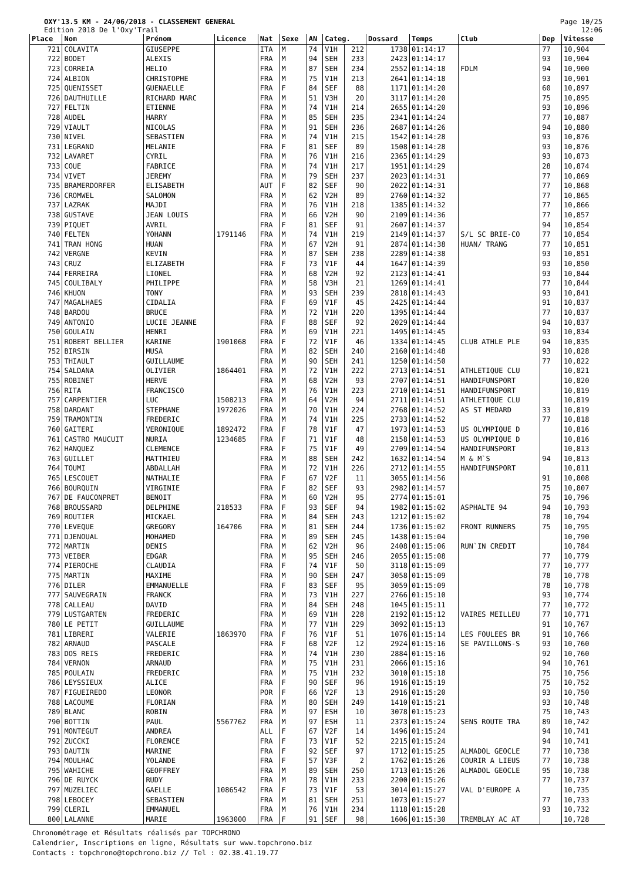OXY'13.5 KM - 24/06/2018 - CLASSEMENT GENERAL
Edition 2018 De l'Oxy'Trail
Page 10/25
12:06
| Place | Nom | Prénom | Licence | Nat | Sexe | AN | Categ. | | Dossard | Temps | Club | Dep | Vitesse |
| --- | --- | --- | --- | --- | --- | --- | --- | --- | --- | --- | --- | --- | --- |
| 721 | COLAVITA | GIUSEPPE | | ITA | M | 74 | V1H | 212 | 1738 | 01:14:17 | | 77 | 10,904 |
| 722 | BODET | ALEXIS | | FRA | M | 94 | SEH | 233 | 2423 | 01:14:17 | | 93 | 10,904 |
| 723 | CORREIA | HELIO | | FRA | M | 87 | SEH | 234 | 2552 | 01:14:18 | FDLM | 94 | 10,900 |
| 724 | ALBION | CHRISTOPHE | | FRA | M | 75 | V1H | 213 | 2641 | 01:14:18 | | 93 | 10,901 |
| 725 | QUENISSET | GUENAELLE | | FRA | F | 84 | SEF | 88 | 1171 | 01:14:20 | | 60 | 10,897 |
| 726 | DAUTHUILLE | RICHARD MARC | | FRA | M | 51 | V3H | 20 | 3117 | 01:14:20 | | 75 | 10,895 |
| 727 | FELTIN | ETIENNE | | FRA | M | 74 | V1H | 214 | 2655 | 01:14:20 | | 93 | 10,896 |
| 728 | AUDEL | HARRY | | FRA | M | 85 | SEH | 235 | 2341 | 01:14:24 | | 77 | 10,887 |
| 729 | VIAULT | NICOLAS | | FRA | M | 91 | SEH | 236 | 2687 | 01:14:26 | | 94 | 10,880 |
| 730 | NIVEL | SEBASTIEN | | FRA | M | 74 | V1H | 215 | 1542 | 01:14:28 | | 93 | 10,876 |
| 731 | LEGRAND | MELANIE | | FRA | F | 81 | SEF | 89 | 1508 | 01:14:28 | | 93 | 10,876 |
| 732 | LAVARET | CYRIL | | FRA | M | 76 | V1H | 216 | 2365 | 01:14:29 | | 93 | 10,873 |
| 733 | COUE | FABRICE | | FRA | M | 74 | V1H | 217 | 1951 | 01:14:29 | | 28 | 10,874 |
| 734 | VIVET | JEREMY | | FRA | M | 79 | SEH | 237 | 2023 | 01:14:31 | | 77 | 10,869 |
| 735 | BRAMERDORFER | ELISABETH | | AUT | F | 82 | SEF | 90 | 2022 | 01:14:31 | | 77 | 10,868 |
| 736 | CROMWEL | SALOMON | | FRA | M | 62 | V2H | 89 | 2760 | 01:14:32 | | 77 | 10,865 |
| 737 | LAZRAK | MAJDI | | FRA | M | 76 | V1H | 218 | 1385 | 01:14:32 | | 77 | 10,866 |
| 738 | GUSTAVE | JEAN LOUIS | | FRA | M | 66 | V2H | 90 | 2109 | 01:14:36 | | 77 | 10,857 |
| 739 | PIQUET | AVRIL | | FRA | F | 81 | SEF | 91 | 2607 | 01:14:37 | | 94 | 10,854 |
| 740 | FELTEN | YOHANN | 1791146 | FRA | M | 74 | V1H | 219 | 2149 | 01:14:37 | S/L SC BRIE-CO | 77 | 10,854 |
| 741 | TRAN HONG | HUAN | | FRA | M | 67 | V2H | 91 | 2874 | 01:14:38 | HUAN/ TRANG | 77 | 10,851 |
| 742 | VERGNE | KEVIN | | FRA | M | 87 | SEH | 238 | 2289 | 01:14:38 | | 93 | 10,851 |
| 743 | CRUZ | ELIZABETH | | FRA | F | 73 | V1F | 44 | 1647 | 01:14:39 | | 93 | 10,850 |
| 744 | FERREIRA | LIONEL | | FRA | M | 68 | V2H | 92 | 2123 | 01:14:41 | | 93 | 10,844 |
| 745 | COULIBALY | PHILIPPE | | FRA | M | 58 | V3H | 21 | 1269 | 01:14:41 | | 77 | 10,844 |
| 746 | KHUON | TONY | | FRA | M | 93 | SEH | 239 | 2818 | 01:14:43 | | 93 | 10,841 |
| 747 | MAGALHAES | CIDALIA | | FRA | F | 69 | V1F | 45 | 2425 | 01:14:44 | | 91 | 10,837 |
| 748 | BARDOU | BRUCE | | FRA | M | 72 | V1H | 220 | 1395 | 01:14:44 | | 77 | 10,837 |
| 749 | ANTONIO | LUCIE JEANNE | | FRA | F | 88 | SEF | 92 | 2029 | 01:14:44 | | 94 | 10,837 |
| 750 | GOULAIN | HENRI | | FRA | M | 69 | V1H | 221 | 1495 | 01:14:45 | | 93 | 10,834 |
| 751 | ROBERT BELLIER | KARINE | 1901068 | FRA | F | 72 | V1F | 46 | 1334 | 01:14:45 | CLUB ATHLE PLE | 94 | 10,835 |
| 752 | BIRSIN | MUSA | | FRA | M | 82 | SEH | 240 | 2160 | 01:14:48 | | 93 | 10,828 |
| 753 | THIAULT | GUILLAUME | | FRA | M | 90 | SEH | 241 | 1250 | 01:14:50 | | 77 | 10,822 |
| 754 | SALDANA | OLIVIER | 1864401 | FRA | M | 72 | V1H | 222 | 2713 | 01:14:51 | ATHLETIQUE CLU | | 10,821 |
| 755 | ROBINET | HERVE | | FRA | M | 68 | V2H | 93 | 2707 | 01:14:51 | HANDIFUNSPORT | | 10,820 |
| 756 | RITA | FRANCISCO | | FRA | M | 76 | V1H | 223 | 2710 | 01:14:51 | HANDIFUNSPORT | | 10,819 |
| 757 | CARPENTIER | LUC | 1508213 | FRA | M | 64 | V2H | 94 | 2711 | 01:14:51 | ATHLETIQUE CLU | | 10,819 |
| 758 | DARDANT | STEPHANE | 1972026 | FRA | M | 70 | V1H | 224 | 2768 | 01:14:52 | AS ST MEDARD | 33 | 10,819 |
| 759 | TRAMONTIN | FREDERIC | | FRA | M | 74 | V1H | 225 | 2733 | 01:14:52 | | 77 | 10,818 |
| 760 | GAITERI | VERONIQUE | 1892472 | FRA | F | 78 | V1F | 47 | 1973 | 01:14:53 | US OLYMPIQUE D | | 10,816 |
| 761 | CASTRO MAUCUIT | NURIA | 1234685 | FRA | F | 71 | V1F | 48 | 2158 | 01:14:53 | US OLYMPIQUE D | | 10,816 |
| 762 | HANQUEZ | CLEMENCE | | FRA | F | 75 | V1F | 49 | 2709 | 01:14:54 | HANDIFUNSPORT | | 10,813 |
| 763 | GUILLET | MATTHIEU | | FRA | M | 88 | SEH | 242 | 1632 | 01:14:54 | M & M`S | 94 | 10,813 |
| 764 | TOUMI | ABDALLAH | | FRA | M | 72 | V1H | 226 | 2712 | 01:14:55 | HANDIFUNSPORT | | 10,811 |
| 765 | LESCOUET | NATHALIE | | FRA | F | 67 | V2F | 11 | 3055 | 01:14:56 | | 91 | 10,808 |
| 766 | BOURQUIN | VIRGINIE | | FRA | F | 82 | SEF | 93 | 2982 | 01:14:57 | | 75 | 10,807 |
| 767 | DE FAUCONPRET | BENOIT | | FRA | M | 60 | V2H | 95 | 2774 | 01:15:01 | | 75 | 10,796 |
| 768 | BROUSSARD | DELPHINE | 218533 | FRA | F | 93 | SEF | 94 | 1982 | 01:15:02 | ASPHALTE 94 | 94 | 10,793 |
| 769 | ROUTIER | MICKAEL | | FRA | M | 84 | SEH | 243 | 1212 | 01:15:02 | | 78 | 10,794 |
| 770 | LEVEQUE | GREGORY | 164706 | FRA | M | 81 | SEH | 244 | 1736 | 01:15:02 | FRONT RUNNERS | 75 | 10,795 |
| 771 | DJENOUAL | MOHAMED | | FRA | M | 89 | SEH | 245 | 1438 | 01:15:04 | | | 10,790 |
| 772 | MARTIN | DENIS | | FRA | M | 62 | V2H | 96 | 2408 | 01:15:06 | RUN`IN CREDIT | | 10,784 |
| 773 | VEIBER | EDGAR | | FRA | M | 95 | SEH | 246 | 2055 | 01:15:08 | | 77 | 10,779 |
| 774 | PIEROCHE | CLAUDIA | | FRA | F | 74 | V1F | 50 | 3118 | 01:15:09 | | 77 | 10,777 |
| 775 | MARTIN | MAXIME | | FRA | M | 90 | SEH | 247 | 3058 | 01:15:09 | | 78 | 10,778 |
| 776 | DILER | EMMANUELLE | | FRA | F | 83 | SEF | 95 | 3059 | 01:15:09 | | 78 | 10,778 |
| 777 | SAUVEGRAIN | FRANCK | | FRA | M | 73 | V1H | 227 | 2766 | 01:15:10 | | 93 | 10,774 |
| 778 | CALLEAU | DAVID | | FRA | M | 84 | SEH | 248 | 1045 | 01:15:11 | | 77 | 10,772 |
| 779 | LUSTGARTEN | FREDERIC | | FRA | M | 69 | V1H | 228 | 2192 | 01:15:12 | VAIRES MEILLEU | 77 | 10,771 |
| 780 | LE PETIT | GUILLAUME | | FRA | M | 77 | V1H | 229 | 3092 | 01:15:13 | | 91 | 10,767 |
| 781 | LIBRERI | VALERIE | 1863970 | FRA | F | 76 | V1F | 51 | 1076 | 01:15:14 | LES FOULEES BR | 91 | 10,766 |
| 782 | ARNAUD | PASCALE | | FRA | F | 68 | V2F | 12 | 2924 | 01:15:16 | SE PAVILLONS-S | 93 | 10,760 |
| 783 | DOS REIS | FREDERIC | | FRA | M | 74 | V1H | 230 | 2884 | 01:15:16 | | 92 | 10,760 |
| 784 | VERNON | ARNAUD | | FRA | M | 75 | V1H | 231 | 2066 | 01:15:16 | | 94 | 10,761 |
| 785 | POULAIN | FREDERIC | | FRA | M | 75 | V1H | 232 | 3010 | 01:15:18 | | 75 | 10,756 |
| 786 | LEYSSIEUX | ALICE | | FRA | F | 90 | SEF | 96 | 1916 | 01:15:19 | | 75 | 10,752 |
| 787 | FIGUEIREDO | LEONOR | | POR | F | 66 | V2F | 13 | 2916 | 01:15:20 | | 93 | 10,750 |
| 788 | LACOUME | FLORIAN | | FRA | M | 80 | SEH | 249 | 1410 | 01:15:21 | | 93 | 10,748 |
| 789 | BLANC | ROBIN | | FRA | M | 97 | ESH | 10 | 3078 | 01:15:23 | | 75 | 10,743 |
| 790 | BOTTIN | PAUL | 5567762 | FRA | M | 97 | ESH | 11 | 2373 | 01:15:24 | SENS ROUTE TRA | 89 | 10,742 |
| 791 | MONTEGUT | ANDREA | | ALL | F | 67 | V2F | 14 | 1496 | 01:15:24 | | 94 | 10,741 |
| 792 | ZUCCKI | FLORENCE | | FRA | F | 73 | V1F | 52 | 2215 | 01:15:24 | | 94 | 10,741 |
| 793 | DAUTIN | MARINE | | FRA | F | 92 | SEF | 97 | 1712 | 01:15:25 | ALMADOL GEOCLE | 77 | 10,738 |
| 794 | MOULHAC | YOLANDE | | FRA | F | 57 | V3F | 2 | 1762 | 01:15:26 | COURIR A LIEUS | 77 | 10,738 |
| 795 | WAHICHE | GEOFFREY | | FRA | M | 89 | SEH | 250 | 1713 | 01:15:26 | ALMADOL GEOCLE | 95 | 10,738 |
| 796 | DE RUYCK | RUDY | | FRA | M | 78 | V1H | 233 | 2200 | 01:15:26 | | 77 | 10,737 |
| 797 | MUZELIEC | GAELLE | 1086542 | FRA | F | 73 | V1F | 53 | 3014 | 01:15:27 | VAL D'EUROPE A | | 10,735 |
| 798 | LEBOCEY | SEBASTIEN | | FRA | M | 81 | SEH | 251 | 1073 | 01:15:27 | | 77 | 10,733 |
| 799 | CLERIL | EMMANUEL | | FRA | M | 76 | V1H | 234 | 1118 | 01:15:28 | | 93 | 10,732 |
| 800 | LALANNE | MARIE | 1963000 | FRA | F | 91 | SEF | 98 | 1606 | 01:15:30 | TREMBLAY AC AT | | 10,728 |
Chronométrage et Résultats réalisés par TOPCHRONO
Calendrier, Inscriptions en ligne, Résultats sur www.topchrono.biz
Contacts : topchrono@topchrono.biz // Tel : 02.38.41.19.77